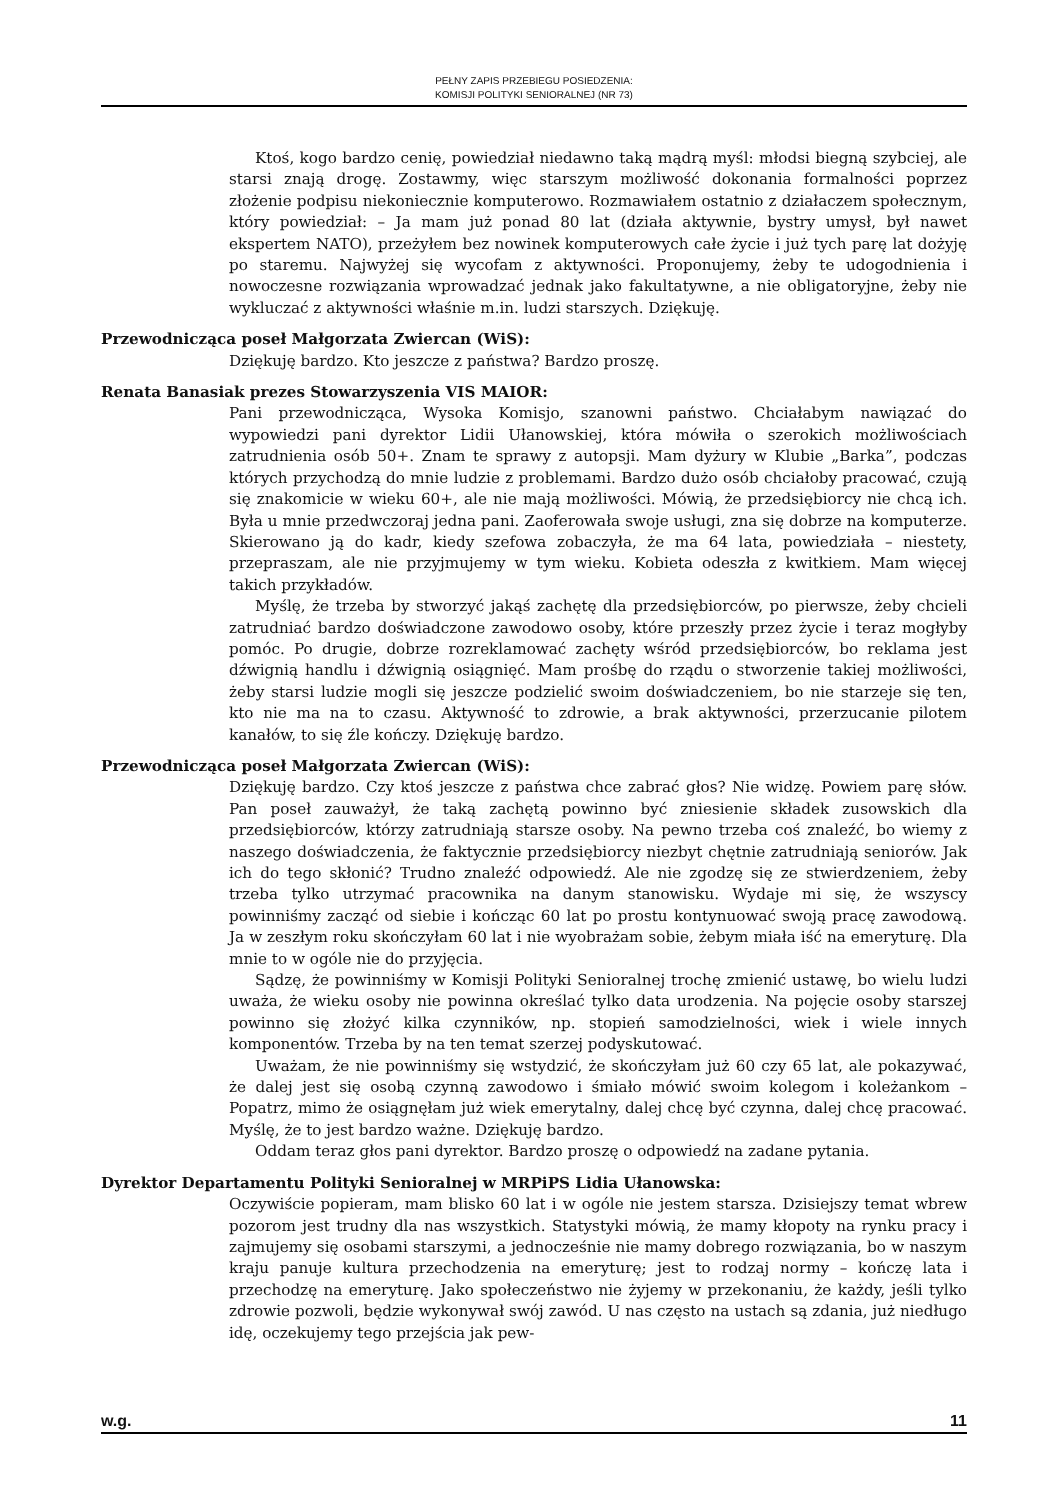PEŁNY ZAPIS PRZEBIEGU POSIEDZENIA:
KOMISJI POLITYKI SENIORALNEJ (NR 73)
Ktoś, kogo bardzo cenię, powiedział niedawno taką mądrą myśl: młodsi biegną szybciej, ale starsi znają drogę. Zostawmy, więc starszym możliwość dokonania formalności poprzez złożenie podpisu niekoniecznie komputerowo. Rozmawiałem ostatnio z działaczem społecznym, który powiedział: – Ja mam już ponad 80 lat (działa aktywnie, bystry umysł, był nawet ekspertem NATO), przeżyłem bez nowinek komputerowych całe życie i już tych parę lat dożyję po staremu. Najwyżej się wycofam z aktywności. Proponujemy, żeby te udogodnienia i nowoczesne rozwiązania wprowadzać jednak jako fakultatywne, a nie obligatoryjne, żeby nie wykluczać z aktywności właśnie m.in. ludzi starszych. Dziękuję.
Przewodnicząca poseł Małgorzata Zwiercan (WiS):
Dziękuję bardzo. Kto jeszcze z państwa? Bardzo proszę.
Renata Banasiak prezes Stowarzyszenia VIS MAIOR:
Pani przewodnicząca, Wysoka Komisjo, szanowni państwo. Chciałabym nawiązać do wypowiedzi pani dyrektor Lidii Ułanowskiej, która mówiła o szerokich możliwościach zatrudnienia osób 50+. Znam te sprawy z autopsji. Mam dyżury w Klubie „Barka”, podczas których przychodzą do mnie ludzie z problemami. Bardzo dużo osób chciałoby pracować, czują się znakomicie w wieku 60+, ale nie mają możliwości. Mówią, że przedsiębiorcy nie chcą ich. Była u mnie przedwczoraj jedna pani. Zaoferowała swoje usługi, zna się dobrze na komputerze. Skierowano ją do kadr, kiedy szefowa zobaczyła, że ma 64 lata, powiedziała – niestety, przepraszam, ale nie przyjmujemy w tym wieku. Kobieta odeszła z kwitkiem. Mam więcej takich przykładów.
Myślę, że trzeba by stworzyć jakąś zachętę dla przedsiębiorców, po pierwsze, żeby chcieli zatrudniać bardzo doświadczone zawodowo osoby, które przeszły przez życie i teraz mogłyby pomóc. Po drugie, dobrze rozreklamować zachęty wśród przedsiębiorców, bo reklama jest dźwignią handlu i dźwignią osiągnięć. Mam prośbę do rządu o stworzenie takiej możliwości, żeby starsi ludzie mogli się jeszcze podzielić swoim doświadczeniem, bo nie starzeje się ten, kto nie ma na to czasu. Aktywność to zdrowie, a brak aktywności, przerzucanie pilotem kanałów, to się źle kończy. Dziękuję bardzo.
Przewodnicząca poseł Małgorzata Zwiercan (WiS):
Dziękuję bardzo. Czy ktoś jeszcze z państwa chce zabrać głos? Nie widzę. Powiem parę słów. Pan poseł zauważył, że taką zachętą powinno być zniesienie składek zusowskich dla przedsiębiorców, którzy zatrudniają starsze osoby. Na pewno trzeba coś znaleźć, bo wiemy z naszego doświadczenia, że faktycznie przedsiębiorcy niezbyt chętnie zatrudniają seniorów. Jak ich do tego skłonić? Trudno znaleźć odpowiedź. Ale nie zgodzę się ze stwierdzeniem, żeby trzeba tylko utrzymać pracownika na danym stanowisku. Wydaje mi się, że wszyscy powinniśmy zacząć od siebie i kończąc 60 lat po prostu kontynuować swoją pracę zawodową. Ja w zeszłym roku skończyłam 60 lat i nie wyobrażam sobie, żebym miała iść na emeryturę. Dla mnie to w ogóle nie do przyjęcia.
Sądzę, że powinniśmy w Komisji Polityki Senioralnej trochę zmienić ustawę, bo wielu ludzi uważa, że wieku osoby nie powinna określać tylko data urodzenia. Na pojęcie osoby starszej powinno się złożyć kilka czynników, np. stopień samodzielności, wiek i wiele innych komponentów. Trzeba by na ten temat szerzej podyskutować.
Uważam, że nie powinniśmy się wstydzić, że skończyłam już 60 czy 65 lat, ale pokazywać, że dalej jest się osobą czynną zawodowo i śmiało mówić swoim kolegom i koleżankom – Popatrz, mimo że osiągnęłam już wiek emerytalny, dalej chcę być czynna, dalej chcę pracować. Myślę, że to jest bardzo ważne. Dziękuję bardzo.
Oddam teraz głos pani dyrektor. Bardzo proszę o odpowiedź na zadane pytania.
Dyrektor Departamentu Polityki Senioralnej w MRPiPS Lidia Ułanowska:
Oczywiście popieram, mam blisko 60 lat i w ogóle nie jestem starsza. Dzisiejszy temat wbrew pozorom jest trudny dla nas wszystkich. Statystyki mówią, że mamy kłopoty na rynku pracy i zajmujemy się osobami starszymi, a jednocześnie nie mamy dobrego rozwiązania, bo w naszym kraju panuje kultura przechodzenia na emeryturę; jest to rodzaj normy – kończę lata i przechodzę na emeryturę. Jako społeczeństwo nie żyjemy w przekonaniu, że każdy, jeśli tylko zdrowie pozwoli, będzie wykonywał swój zawód. U nas często na ustach są zdania, już niedługo idę, oczekujemy tego przejścia jak pew-
w.g. 11